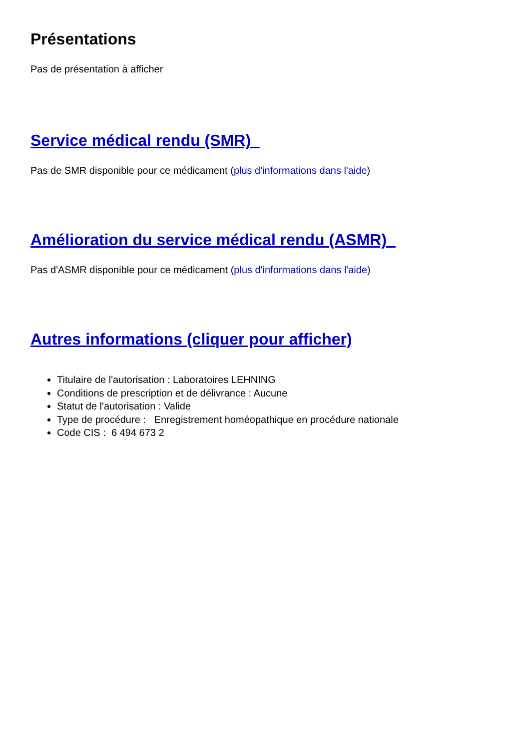Présentations
Pas de présentation à afficher
Service médical rendu (SMR)
Pas de SMR disponible pour ce médicament (plus d'informations dans l'aide)
Amélioration du service médical rendu (ASMR)
Pas d'ASMR disponible pour ce médicament (plus d'informations dans l'aide)
Autres informations (cliquer pour afficher)
Titulaire de l'autorisation : Laboratoires LEHNING
Conditions de prescription et de délivrance : Aucune
Statut de l'autorisation : Valide
Type de procédure : Enregistrement homéopathique en procédure nationale
Code CIS : 6 494 673 2